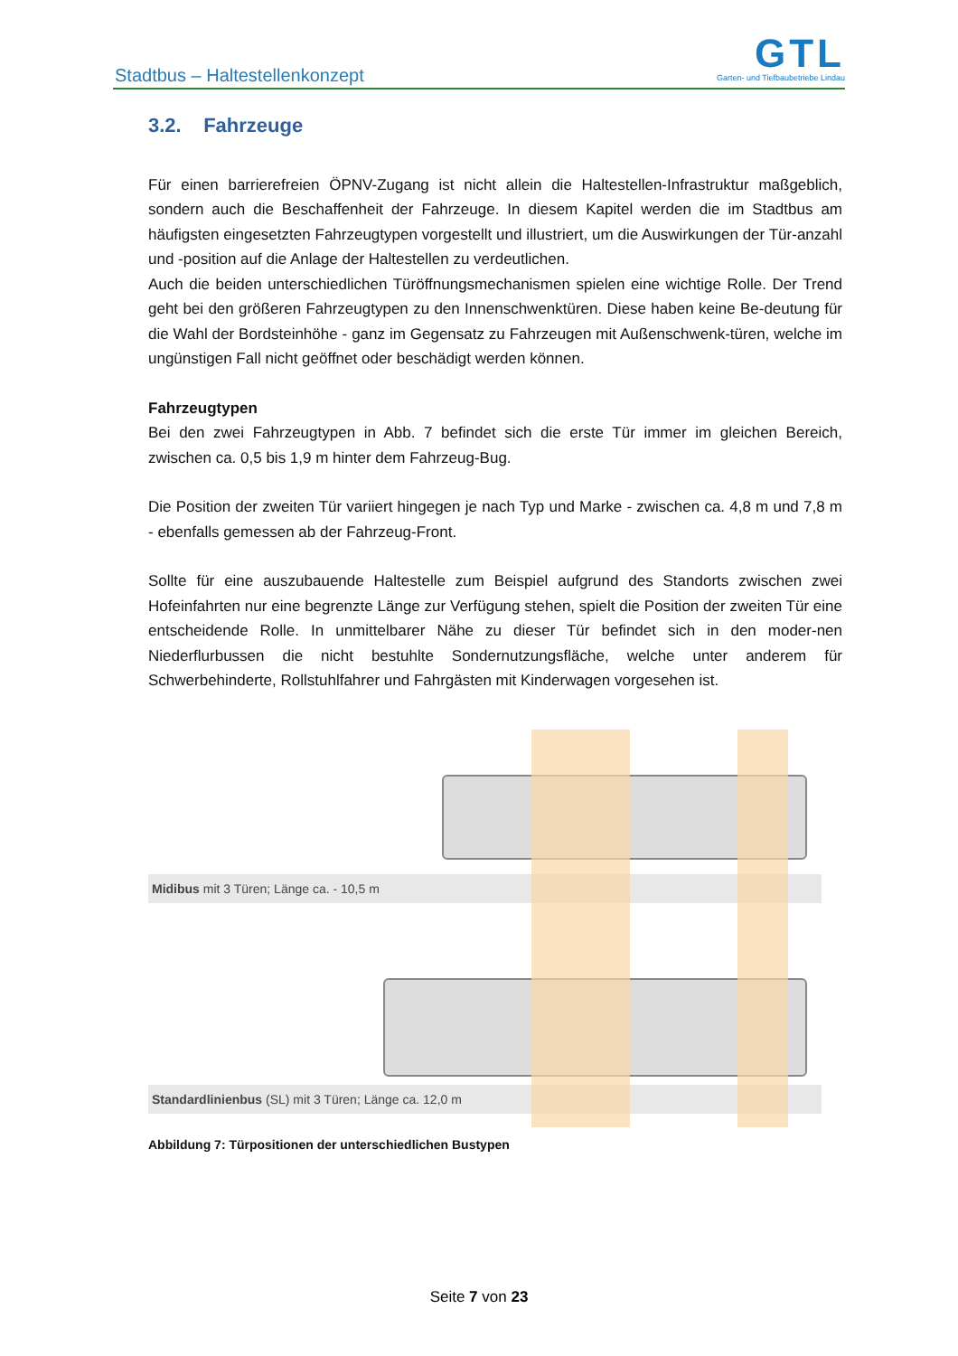Stadtbus – Haltestellenkonzept
GTL
Garten- und Tiefbaubetriebe Lindau
3.2. Fahrzeuge
Für einen barrierefreien ÖPNV-Zugang ist nicht allein die Haltestellen-Infrastruktur maßgeblich, sondern auch die Beschaffenheit der Fahrzeuge. In diesem Kapitel werden die im Stadtbus am häufigsten eingesetzten Fahrzeugtypen vorgestellt und illustriert, um die Auswirkungen der Tür-anzahl und -position auf die Anlage der Haltestellen zu verdeutlichen.
Auch die beiden unterschiedlichen Türöffnungsmechanismen spielen eine wichtige Rolle. Der Trend geht bei den größeren Fahrzeugtypen zu den Innenschwenktüren. Diese haben keine Be-deutung für die Wahl der Bordsteinhöhe - ganz im Gegensatz zu Fahrzeugen mit Außenschwenk-türen, welche im ungünstigen Fall nicht geöffnet oder beschädigt werden können.
Fahrzeugtypen
Bei den zwei Fahrzeugtypen in Abb. 7 befindet sich die erste Tür immer im gleichen Bereich, zwischen ca. 0,5 bis 1,9 m hinter dem Fahrzeug-Bug.
Die Position der zweiten Tür variiert hingegen je nach Typ und Marke - zwischen ca. 4,8 m und 7,8 m - ebenfalls gemessen ab der Fahrzeug-Front.
Sollte für eine auszubauende Haltestelle zum Beispiel aufgrund des Standorts zwischen zwei Hofeinfahrten nur eine begrenzte Länge zur Verfügung stehen, spielt die Position der zweiten Tür eine entscheidende Rolle. In unmittelbarer Nähe zu dieser Tür befindet sich in den moder-nen Niederflurbussen die nicht bestuhlte Sondernutzungsfläche, welche unter anderem für Schwerbehinderte, Rollstuhlfahrer und Fahrgästen mit Kinderwagen vorgesehen ist.
Midibus mit 3 Türen; Länge ca. - 10,5 m
Standardlinienbus (SL) mit 3 Türen; Länge ca. 12,0 m
Abbildung 7: Türpositionen der unterschiedlichen Bustypen
Seite 7 von 23